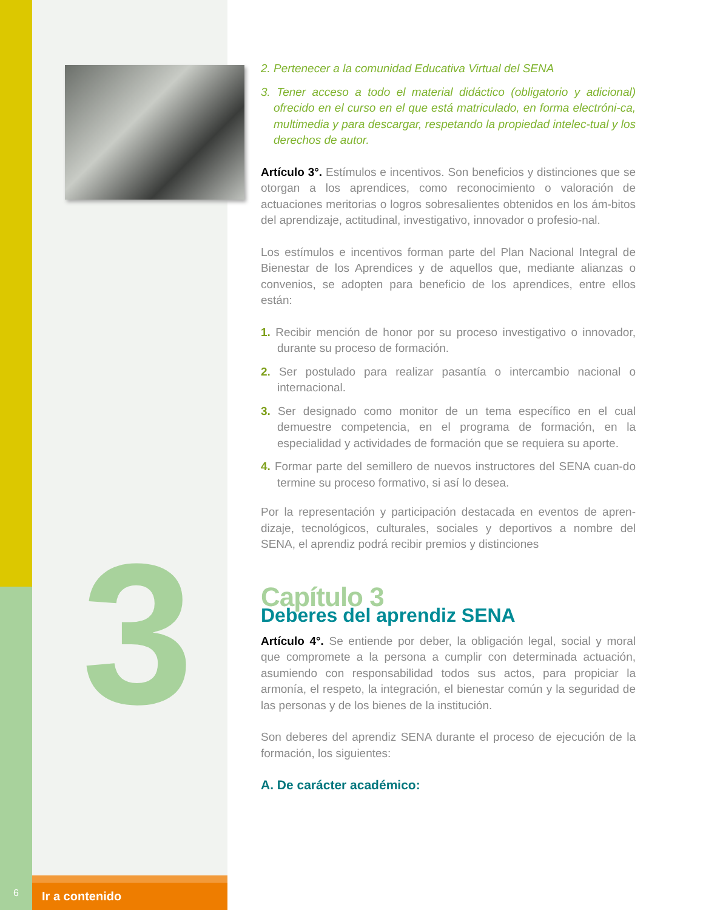3
2. Pertenecer a la comunidad Educativa Virtual del SENA
3. Tener acceso a todo el material didáctico (obligatorio y adicional) ofrecido en el curso en el que está matriculado, en forma electróni-ca, multimedia y para descargar, respetando la propiedad intelec-tual y los derechos de autor.
Artículo 3°. Estímulos e incentivos. Son beneficios y distinciones que se otorgan a los aprendices, como reconocimiento o valoración de actuaciones meritorias o logros sobresalientes obtenidos en los ám-bitos del aprendizaje, actitudinal, investigativo, innovador o profesio-nal.
Los estímulos e incentivos forman parte del Plan Nacional Integral de Bienestar de los Aprendices y de aquellos que, mediante alianzas o convenios, se adopten para beneficio de los aprendices, entre ellos están:
1. Recibir mención de honor por su proceso investigativo o innovador, durante su proceso de formación.
2. Ser postulado para realizar pasantía o intercambio nacional o internacional.
3. Ser designado como monitor de un tema específico en el cual demuestre competencia, en el programa de formación, en la especialidad y actividades de formación que se requiera su aporte.
4. Formar parte del semillero de nuevos instructores del SENA cuan-do termine su proceso formativo, si así lo desea.
Por la representación y participación destacada en eventos de apren-dizaje, tecnológicos, culturales, sociales y deportivos a nombre del SENA, el aprendiz podrá recibir premios y distinciones
Capítulo 3
Deberes del aprendiz SENA
Artículo 4°. Se entiende por deber, la obligación legal, social y moral que compromete a la persona a cumplir con determinada actuación, asumiendo con responsabilidad todos sus actos, para propiciar la armonía, el respeto, la integración, el bienestar común y la seguridad de las personas y de los bienes de la institución.
Son deberes del aprendiz SENA durante el proceso de ejecución de la formación, los siguientes:
A. De carácter académico:
6
Ir a contenido